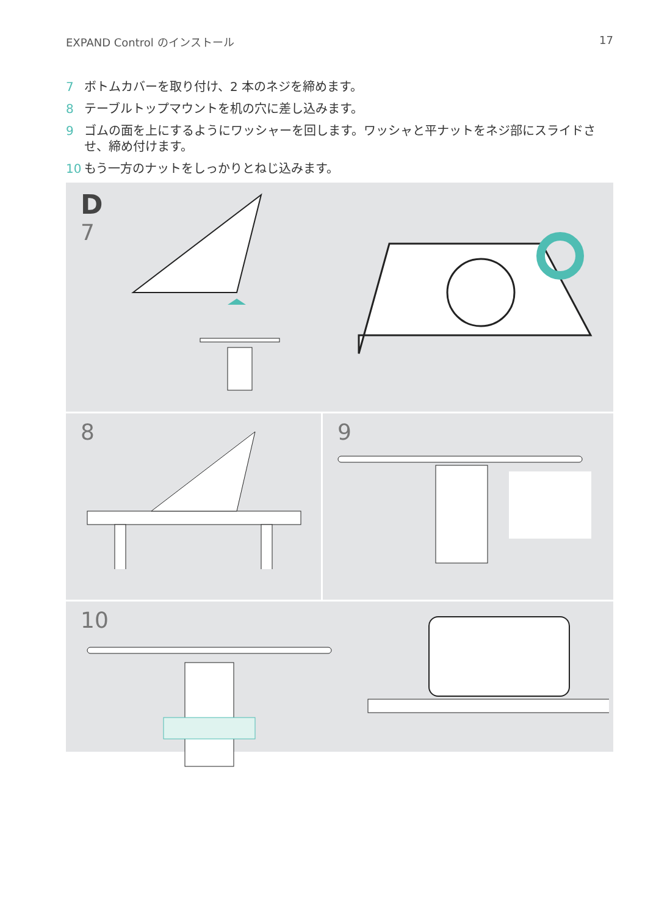EXPAND Control のインストール 17
7 ボトムカバーを取り付け、2 本のネジを締めます。
8 テーブルトップマウントを机の穴に差し込みます。
9 ゴムの面を上にするようにワッシャーを回します。ワッシャと平ナットをネジ部にスライドさせ、締め付けます。
10 もう一方のナットをしっかりとねじ込みます。
D
7
8 9
10